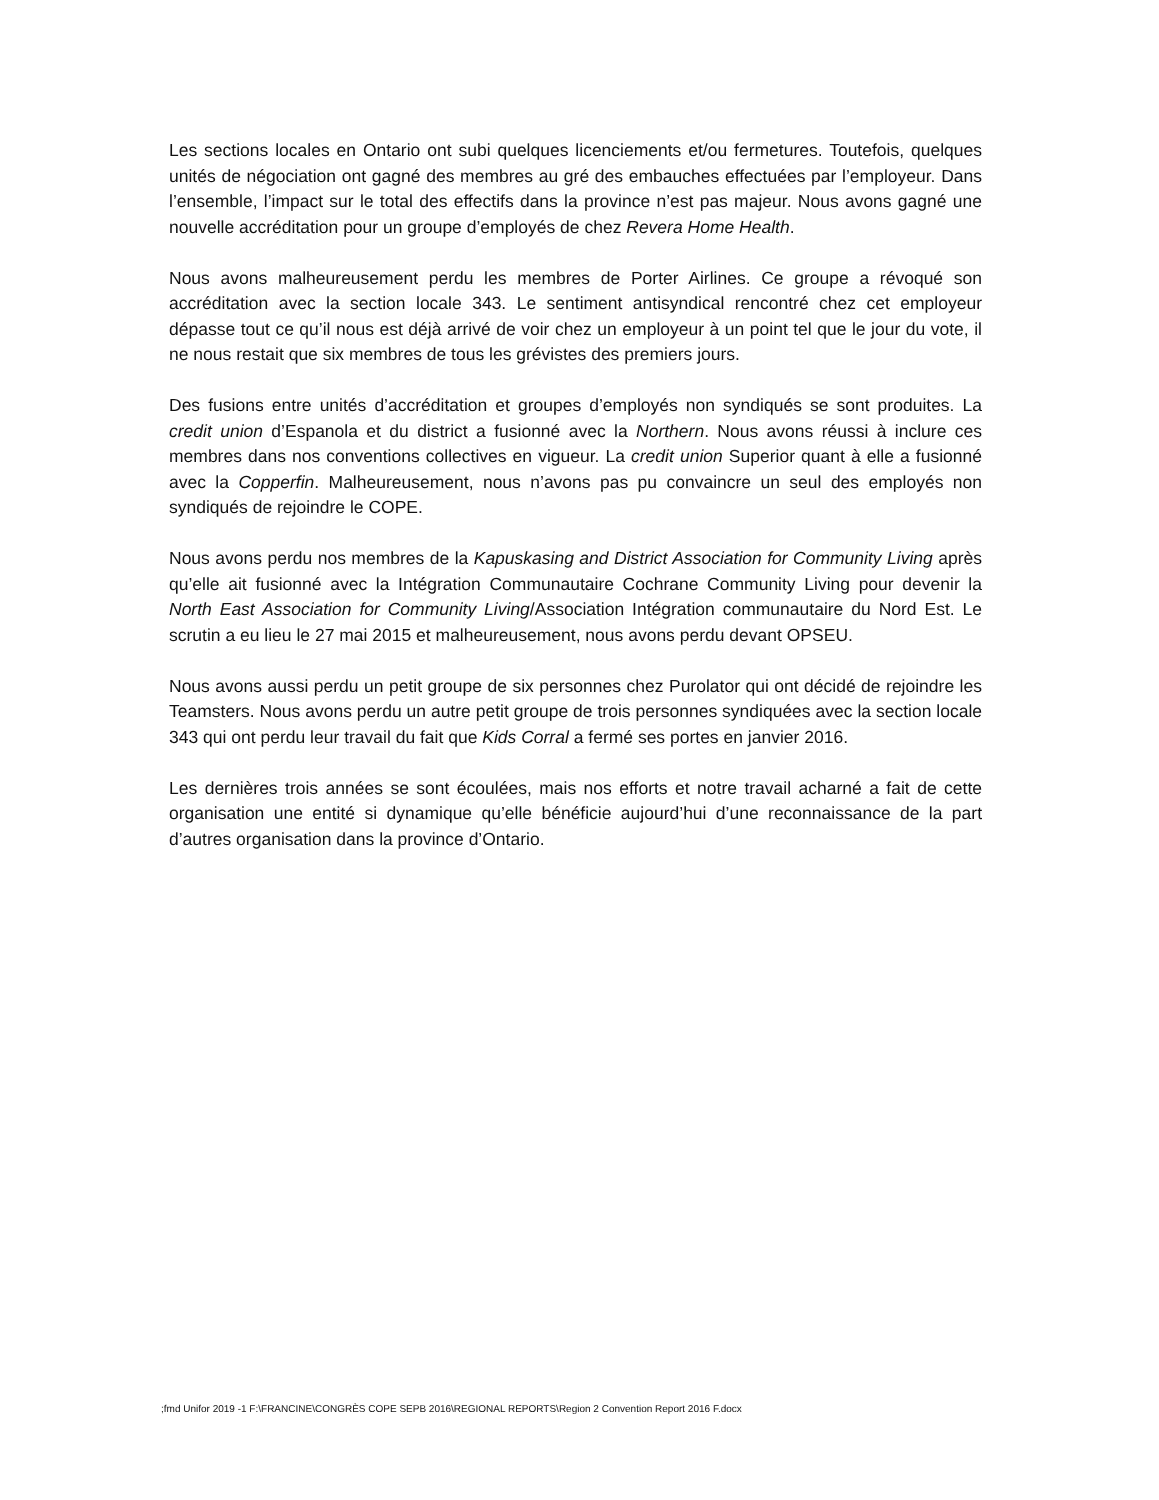Les sections locales en Ontario ont subi quelques licenciements et/ou fermetures. Toutefois, quelques unités de négociation ont gagné des membres au gré des embauches effectuées par l’employeur. Dans l’ensemble, l’impact sur le total des effectifs dans la province n’est pas majeur. Nous avons gagné une nouvelle accréditation pour un groupe d’employés de chez Revera Home Health.
Nous avons malheureusement perdu les membres de Porter Airlines. Ce groupe a révoqué son accréditation avec la section locale 343. Le sentiment antisyndical rencontré chez cet employeur dépasse tout ce qu’il nous est déjà arrivé de voir chez un employeur à un point tel que le jour du vote, il ne nous restait que six membres de tous les grévistes des premiers jours.
Des fusions entre unités d’accréditation et groupes d’employés non syndiqués se sont produites. La credit union d’Espanola et du district a fusionné avec la Northern. Nous avons réussi à inclure ces membres dans nos conventions collectives en vigueur. La credit union Superior quant à elle a fusionné avec la Copperfin. Malheureusement, nous n’avons pas pu convaincre un seul des employés non syndiqués de rejoindre le COPE.
Nous avons perdu nos membres de la Kapuskasing and District Association for Community Living après qu’elle ait fusionné avec la Intégration Communautaire Cochrane Community Living pour devenir la North East Association for Community Living/Association Intégration communautaire du Nord Est. Le scrutin a eu lieu le 27 mai 2015 et malheureusement, nous avons perdu devant OPSEU.
Nous avons aussi perdu un petit groupe de six personnes chez Purolator qui ont décidé de rejoindre les Teamsters. Nous avons perdu un autre petit groupe de trois personnes syndiquées avec la section locale 343 qui ont perdu leur travail du fait que Kids Corral a fermé ses portes en janvier 2016.
Les dernières trois années se sont écoulées, mais nos efforts et notre travail acharné a fait de cette organisation une entité si dynamique qu’elle bénéficie aujourd’hui d’une reconnaissance de la part d’autres organisation dans la province d’Ontario.
;fmd Unifor 2019 -1 F:\FRANCINE\CONGRÈS COPE SEPB 2016\REGIONAL REPORTS\Region 2 Convention Report 2016 F.docx